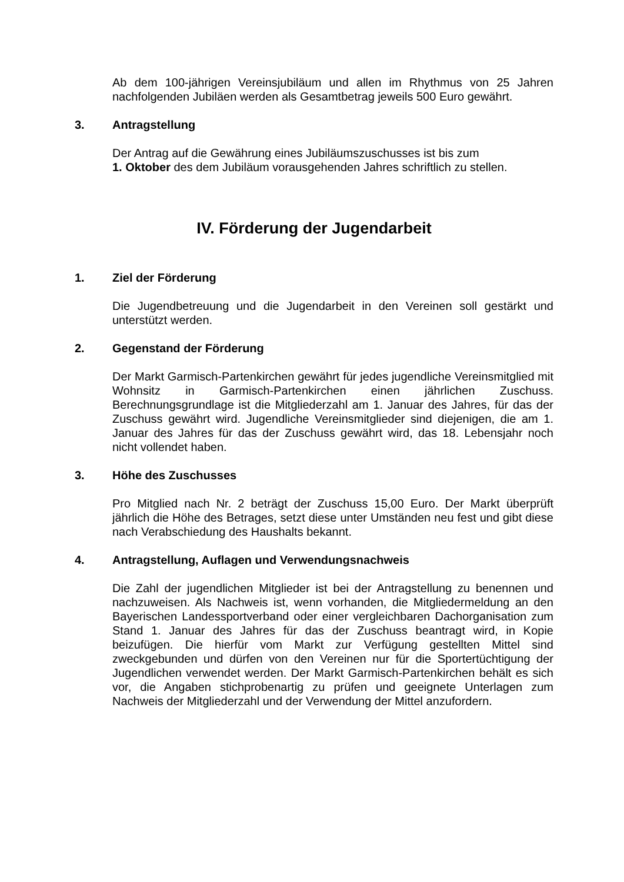Ab dem 100-jährigen Vereinsjubiläum und allen im Rhythmus von 25 Jahren nachfolgenden Jubiläen werden als Gesamtbetrag jeweils 500 Euro gewährt.
3. Antragstellung
Der Antrag auf die Gewährung eines Jubiläumszuschusses ist bis zum
1. Oktober des dem Jubiläum vorausgehenden Jahres schriftlich zu stellen.
IV. Förderung der Jugendarbeit
1. Ziel der Förderung
Die Jugendbetreuung und die Jugendarbeit in den Vereinen soll gestärkt und unterstützt werden.
2. Gegenstand der Förderung
Der Markt Garmisch-Partenkirchen gewährt für jedes jugendliche Vereinsmitglied mit Wohnsitz in Garmisch-Partenkirchen einen jährlichen Zuschuss. Berechnungsgrundlage ist die Mitgliederzahl am 1. Januar des Jahres, für das der Zuschuss gewährt wird. Jugendliche Vereinsmitglieder sind diejenigen, die am 1. Januar des Jahres für das der Zuschuss gewährt wird, das 18. Lebensjahr noch nicht vollendet haben.
3. Höhe des Zuschusses
Pro Mitglied nach Nr. 2 beträgt der Zuschuss 15,00 Euro. Der Markt überprüft jährlich die Höhe des Betrages, setzt diese unter Umständen neu fest und gibt diese nach Verabschiedung des Haushalts bekannt.
4. Antragstellung, Auflagen und Verwendungsnachweis
Die Zahl der jugendlichen Mitglieder ist bei der Antragstellung zu benennen und nachzuweisen. Als Nachweis ist, wenn vorhanden, die Mitgliedermeldung an den Bayerischen Landessportverband oder einer vergleichbaren Dachorganisation zum Stand 1. Januar des Jahres für das der Zuschuss beantragt wird, in Kopie beizufügen. Die hierfür vom Markt zur Verfügung gestellten Mittel sind zweckgebunden und dürfen von den Vereinen nur für die Sportertüchtigung der Jugendlichen verwendet werden. Der Markt Garmisch-Partenkirchen behält es sich vor, die Angaben stichprobenartig zu prüfen und geeignete Unterlagen zum Nachweis der Mitgliederzahl und der Verwendung der Mittel anzufordern.